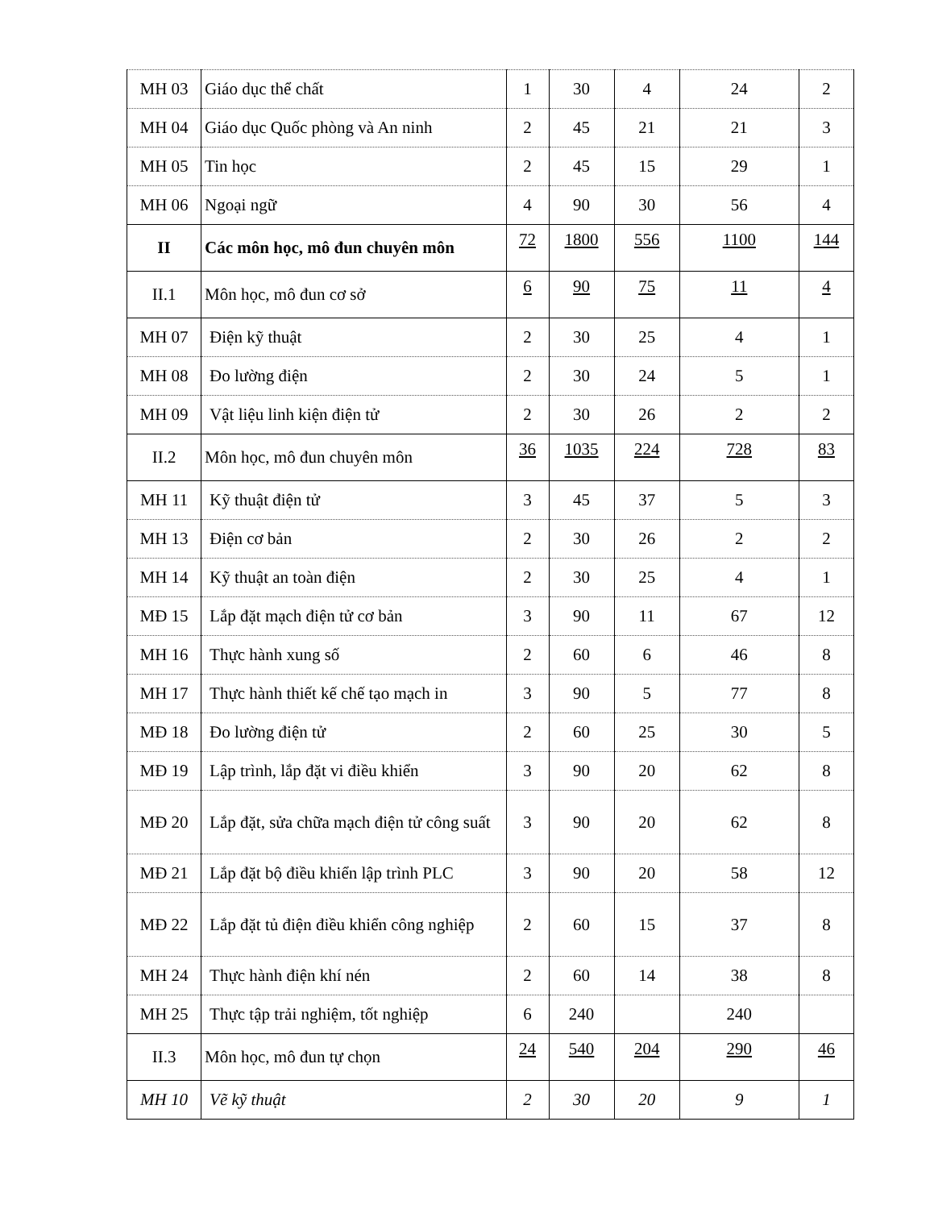| MH 03 | Giáo dục thể chất | 1 | 30 | 4 | 24 | 2 |
| MH 04 | Giáo dục Quốc phòng và An ninh | 2 | 45 | 21 | 21 | 3 |
| MH 05 | Tin học | 2 | 45 | 15 | 29 | 1 |
| MH 06 | Ngoại ngữ | 4 | 90 | 30 | 56 | 4 |
| II | Các môn học, mô đun chuyên môn | 72 | 1800 | 556 | 1100 | 144 |
| II.1 | Môn học, mô đun cơ sở | 6 | 90 | 75 | 11 | 4 |
| MH 07 | Điện kỹ thuật | 2 | 30 | 25 | 4 | 1 |
| MH 08 | Đo lường điện | 2 | 30 | 24 | 5 | 1 |
| MH 09 | Vật liệu linh kiện điện tử | 2 | 30 | 26 | 2 | 2 |
| II.2 | Môn học, mô đun chuyên môn | 36 | 1035 | 224 | 728 | 83 |
| MH 11 | Kỹ thuật điện tử | 3 | 45 | 37 | 5 | 3 |
| MH 13 | Điện cơ bản | 2 | 30 | 26 | 2 | 2 |
| MH 14 | Kỹ thuật an toàn điện | 2 | 30 | 25 | 4 | 1 |
| MĐ 15 | Lắp đặt mạch điện tử cơ bản | 3 | 90 | 11 | 67 | 12 |
| MH 16 | Thực hành xung số | 2 | 60 | 6 | 46 | 8 |
| MH 17 | Thực hành thiết kế chế tạo mạch in | 3 | 90 | 5 | 77 | 8 |
| MĐ 18 | Đo lường điện tử | 2 | 60 | 25 | 30 | 5 |
| MĐ 19 | Lập trình, lắp đặt vi điều khiển | 3 | 90 | 20 | 62 | 8 |
| MĐ 20 | Lắp đặt, sửa chữa mạch điện tử công suất | 3 | 90 | 20 | 62 | 8 |
| MĐ 21 | Lắp đặt bộ điều khiển lập trình PLC | 3 | 90 | 20 | 58 | 12 |
| MĐ 22 | Lắp đặt tủ điện điều khiển công nghiệp | 2 | 60 | 15 | 37 | 8 |
| MH 24 | Thực hành điện khí nén | 2 | 60 | 14 | 38 | 8 |
| MH 25 | Thực tập trải nghiệm, tốt nghiệp | 6 | 240 | | 240 | |
| II.3 | Môn học, mô đun tự chọn | 24 | 540 | 204 | 290 | 46 |
| MH 10 | Vẽ kỹ thuật | 2 | 30 | 20 | 9 | 1 |